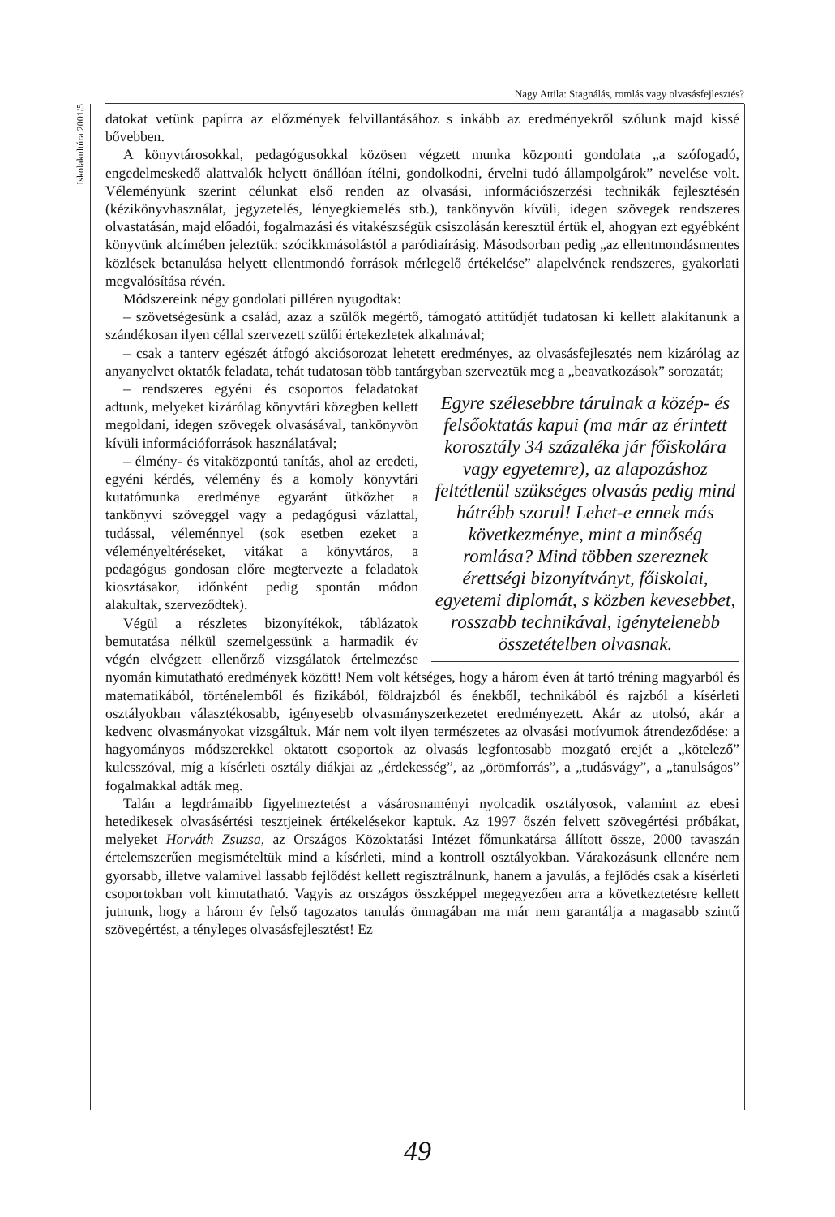Nagy Attila: Stagnálás, romlás vagy olvasásfejlesztés?
Iskolakultúra 2001/5
datokat vetünk papírra az előzmények felvillantásához s inkább az eredményekről szólunk majd kissé bővebben.
A könyvtárosokkal, pedagógusokkal közösen végzett munka központi gondolata „a szófogadó, engedelmeskedő alattvalók helyett önállóan ítélni, gondolkodni, érvelni tudó állampolgárok” nevelése volt. Véleményünk szerint célunkat első renden az olvasási, információszerzési technikák fejlesztésén (kézikönyvhasználat, jegyzetelés, lényegkiemelés stb.), tankönyvön kívüli, idegen szövegek rendszeres olvastatásán, majd előadói, fogalmazási és vitakészségük csiszolásán keresztül értük el, ahogyan ezt egyébként könyvünk alcímében jeleztük: szócikkmásolástól a paródiaírásig. Másodsorban pedig „az ellentmondásmentes közlések betanulása helyett ellentmondó források mérlegelő értékelése” alapelvének rendszeres, gyakorlati megvalósítása révén.
Módszereink négy gondolati pilléren nyugodtak:
– szövetségesünk a család, azaz a szülők megértő, támogató attitűdjét tudatosan ki kellett alakítanunk a szándékosan ilyen céllal szervezett szülői értekezletek alkalmával;
– csak a tanterv egészét átfogó akciósorozat lehetett eredményes, az olvasásfejlesztés nem kizárólag az anyanyelvet oktatók feladata, tehát tudatosan több tantárgyban szerveztük meg a „beavatkozások” sorozatát;
Egyre szélesebbre tárulnak a közép- és felsőoktatás kapui (ma már az érintett korosztály 34 százaléka jár főiskolára vagy egyetemre), az alapozáshoz feltétlenül szükséges olvasás pedig mind hátrébb szorul! Lehet-e ennek más következménye, mint a minőség romlása? Mind többen szereznek érettségi bizonyítványt, főiskolai, egyetemi diplomát, s közben kevesebbet, rosszabb technikával, igénytelenebb összetételben olvasnak.
– rendszeres egyéni és csoportos feladatokat adtunk, melyeket kizárólag könyvtári közegben kellett megoldani, idegen szövegek olvasásával, tankönyvön kívüli információforrások használatával;
– élmény- és vitaközpontú tanítás, ahol az eredeti, egyéni kérdés, vélemény és a komoly könyvtári kutatómunka eredménye egyaránt ütközhet a tankönyvi szöveggel vagy a pedagógusi vázlattal, tudással, véleménnyel (sok esetben ezeket a véleményeltéréseket, vitákat a könyvtáros, a pedagógus gondosan előre megtervezte a feladatok kiosztásakor, időnként pedig spontán módon alakultak, szerveződtek).
Végül a részletes bizonyítékok, táblázatok bemutatása nélkül szemelgessünk a harmadik év végén elvégzett ellenőrző vizsgálatok értelmezése nyomán kimutatható eredmények között! Nem volt kétséges, hogy a három éven át tartó tréning magyarból és matematikából, történelemből és fizikából, földrajzból és énekből, technikából és rajzból a kísérleti osztályokban választékosabb, igényesebb olvasmányszerkezetet eredményezett. Akár az utolsó, akár a kedvenc olvasmányokat vizsgáltuk. Már nem volt ilyen természetes az olvasási motívumok átrendeződése: a hagyományos módszerekkel oktatott csoportok az olvasás legfontosabb mozgató erejét a „kötelező” kulcsszóval, míg a kísérleti osztály diákjai az „érdekesség”, az „örömforrás”, a „tudásvágy”, a „tanulságos” fogalmakkal adták meg.
Talán a legdrámaibb figyelmeztetést a vásárosnaményi nyolcadik osztályosok, valamint az ebesi hetedikesek olvasásértési tesztjeinek értékelésekor kaptuk. Az 1997 őszén felvett szövegértési próbákat, melyeket Horváth Zsuzsa, az Országos Közoktatási Intézet főmunkatársa állított össze, 2000 tavaszán értelemszerűen megismételtük mind a kísérleti, mind a kontroll osztályokban. Várakozásunk ellenére nem gyorsabb, illetve valamivel lassabb fejlődést kellett regisztrálnunk, hanem a javulás, a fejlődés csak a kísérleti csoportokban volt kimutatható. Vagyis az országos összképpel megegyezően arra a következtetésre kellett jutnunk, hogy a három év felső tagozatos tanulás önmagában ma már nem garantálja a magasabb szintű szövegértést, a tényleges olvasásfejlesztést! Ez
49